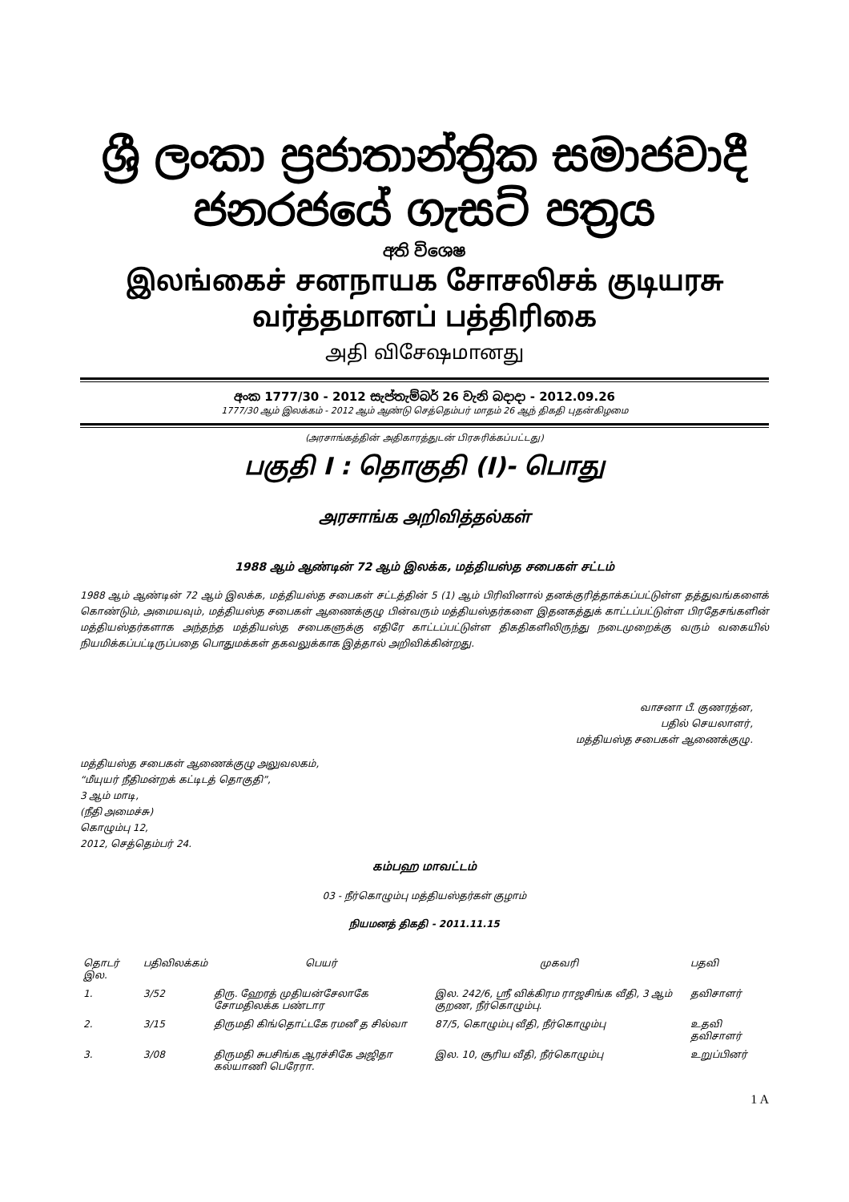ශ්‍රී ලංකා ප්‍රජාතාන්ත්‍රික සමාජවාදී ජනරජයේ ගැසට් පත්‍රය
අති විශෙෂ
இலங்கைச் சனநாயக சோசலிசக் குடியரசு வர்த்தமானப் பத்திரிகை
அதி விசேஷமானது
අංක 1777/30 - 2012 සැප්තැම්බර් 26 වැනි බදාදා - 2012.09.26
1777/30 ஆம் இலக்கம் - 2012 ஆம் ஆண்டு செத்தெம்பர் மாதம் 26 ஆந் திகதி புதன்கிழமை
(அரசாங்கத்தின் அதிகாரத்துடன் பிரசுரிக்கப்பட்டது)
பகுதி I : தொகுதி (I)- பொது
அரசாங்க அறிவித்தல்கள்
1988 ஆம் ஆண்டின் 72 ஆம் இலக்க, மத்தியஸ்த சபைகள் சட்டம்
1988 ஆம் ஆண்டின் 72 ஆம் இலக்க, மத்தியஸ்த சபைகள் சட்டத்தின் 5 (1) ஆம் பிரிவினால் தனக்குரித்தாக்கப்பட்டுள்ள தத்துவங்களைக் கொண்டும், அமையவும், மத்தியஸ்த சபைகள் ஆணைக்குழு பின்வரும் மத்தியஸ்தர்களை இதனகத்துக் காட்டப்பட்டுள்ள பிரதேசங்களின் மத்தியஸ்தர்களாக அந்தந்த மத்தியஸ்த சபைகளுக்கு எதிரே காட்டப்பட்டுள்ள திகதிகளிலிருந்து நடைமுறைக்கு வரும் வகையில் நியமிக்கப்பட்டிருப்பதை பொதுமக்கள் தகவலுக்காக இத்தால் அறிவிக்கின்றது.
வாசனா பீ. குணரத்ன,
பதில் செயலாளர்,
மத்தியஸ்த சபைகள் ஆணைக்குழு.
மத்தியஸ்த சபைகள் ஆணைக்குழு அலுவலகம்,
“மீயுயர் நீதிமன்றக் கட்டிடத் தொகுதி”,
3 ஆம் மாடி,
(நீதி அமைச்சு)
கொழும்பு 12,
2012, செத்தெம்பர் 24.
கம்பஹ மாவட்டம்
03 - நீர்கொழும்பு மத்தியஸ்தர்கள் குழாம்
நியமனத் திகதி - 2011.11.15
| தொடர் இல. | பதிவிலக்கம் | பெயர் | முகவரி | பதவி |
| --- | --- | --- | --- | --- |
| 1. | 3/52 | திரு. ஹேரத் முதியன்சேலாகே சோமதிலக்க பண்டார | இல. 242/6, ஸ்ரீ விக்கிரம ராஜசிங்க வீதி, 3 ஆம் குறண, நீர்கொழும்பு. | தவிசாளர் |
| 2. | 3/15 | திருமதி கிங்தொட்டகே ரமனீ த சில்வா | 87/5, கொழும்பு வீதி, நீர்கொழும்பு | உதவி தவிசாளர் |
| 3. | 3/08 | திருமதி சுபசிங்க ஆரச்சிகே அஜிதா கல்யாணி பெரேரா. | இல. 10, சூரிய வீதி, நீர்கொழும்பு | உறுப்பினர் |
1 A